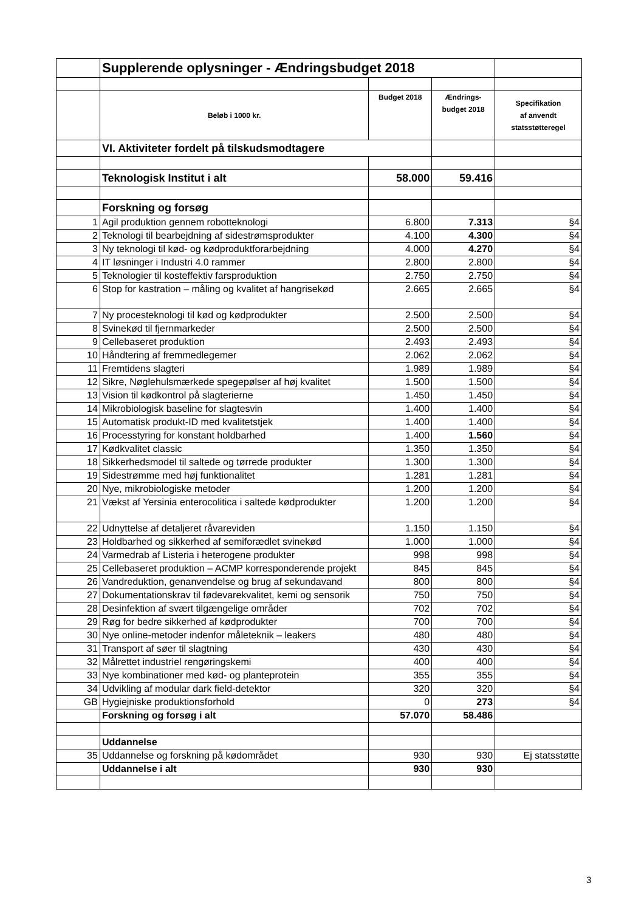| | Supplerende oplysninger - Ændringsbudget 2018 | | | |
| | Beløb i 1000 kr. | Budget 2018 | Ændrings- budget 2018 | Specifikation af anvendt statsstøtteregel |
| | VI. Aktiviteter fordelt på tilskudsmodtagere | | | |
| | Teknologisk Institut i alt | 58.000 | 59.416 | |
| | Forskning og forsøg | | | |
| 1 | Agil produktion gennem robotteknologi | 6.800 | 7.313 | §4 |
| 2 | Teknologi til bearbejdning af sidestrømsprodukter | 4.100 | 4.300 | §4 |
| 3 | Ny teknologi til kød- og kødproduktforarbejdning | 4.000 | 4.270 | §4 |
| 4 | IT løsninger i Industri 4.0 rammer | 2.800 | 2.800 | §4 |
| 5 | Teknologier til kosteffektiv farsproduktion | 2.750 | 2.750 | §4 |
| 6 | Stop for kastration – måling og kvalitet af hangrisekød | 2.665 | 2.665 | §4 |
| 7 | Ny procesteknologi til kød og kødprodukter | 2.500 | 2.500 | §4 |
| 8 | Svinekød til fjernmarkeder | 2.500 | 2.500 | §4 |
| 9 | Cellebaseret produktion | 2.493 | 2.493 | §4 |
| 10 | Håndtering af fremmedlegemer | 2.062 | 2.062 | §4 |
| 11 | Fremtidens slagteri | 1.989 | 1.989 | §4 |
| 12 | Sikre, Nøglehulsmærkede spegepølser af høj kvalitet | 1.500 | 1.500 | §4 |
| 13 | Vision til kødkontrol på slagterierne | 1.450 | 1.450 | §4 |
| 14 | Mikrobiologisk baseline for slagtesvin | 1.400 | 1.400 | §4 |
| 15 | Automatisk produkt-ID med kvalitetstjek | 1.400 | 1.400 | §4 |
| 16 | Processtyring for konstant holdbarhed | 1.400 | 1.560 | §4 |
| 17 | Kødkvalitet classic | 1.350 | 1.350 | §4 |
| 18 | Sikkerhedsmodel til saltede og tørrede produkter | 1.300 | 1.300 | §4 |
| 19 | Sidestrømme med høj funktionalitet | 1.281 | 1.281 | §4 |
| 20 | Nye, mikrobiologiske metoder | 1.200 | 1.200 | §4 |
| 21 | Vækst af Yersinia enterocolitica i saltede kødprodukter | 1.200 | 1.200 | §4 |
| 22 | Udnyttelse af detaljeret råvareviden | 1.150 | 1.150 | §4 |
| 23 | Holdbarhed og sikkerhed af semiforædlet svinekød | 1.000 | 1.000 | §4 |
| 24 | Varmedrab af Listeria i heterogene produkter | 998 | 998 | §4 |
| 25 | Cellebaseret produktion – ACMP korresponderende projekt | 845 | 845 | §4 |
| 26 | Vandreduktion, genanvendelse og brug af sekundavand | 800 | 800 | §4 |
| 27 | Dokumentationskrav til fødevarekvalitet, kemi og sensorik | 750 | 750 | §4 |
| 28 | Desinfektion af svært tilgængelige områder | 702 | 702 | §4 |
| 29 | Røg for bedre sikkerhed af kødprodukter | 700 | 700 | §4 |
| 30 | Nye online-metoder indenfor måleteknik – leakers | 480 | 480 | §4 |
| 31 | Transport af søer til slagtning | 430 | 430 | §4 |
| 32 | Målrettet industriel rengøringskemi | 400 | 400 | §4 |
| 33 | Nye kombinationer med kød- og planteprotein | 355 | 355 | §4 |
| 34 | Udvikling af modular dark field-detektor | 320 | 320 | §4 |
| GB | Hygiejniske produktionsforhold | 0 | 273 | §4 |
| | Forskning og forsøg i alt | 57.070 | 58.486 | |
| | Uddannelse | | | |
| 35 | Uddannelse og forskning på kødområdet | 930 | 930 | Ej statsstøtte |
| | Uddannelse i alt | 930 | 930 | |
3